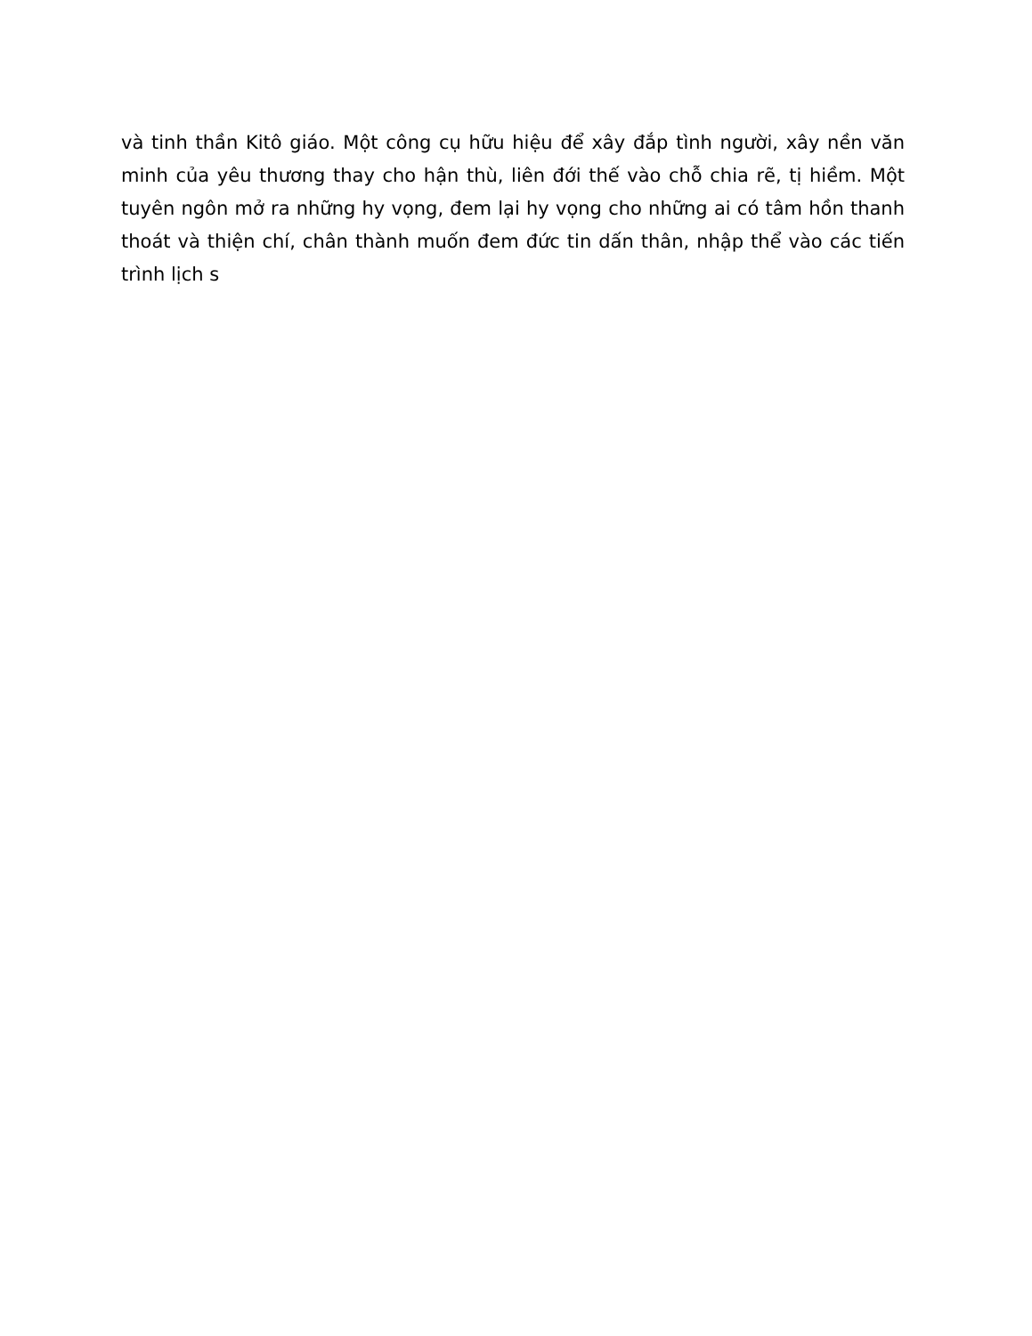và tinh thần Kitô giáo. Một công cụ hữu hiệu để xây đắp tình người, xây nền văn minh của yêu thương thay cho hận thù, liên đới thế vào chỗ chia rẽ, tị hiềm. Một tuyên ngôn mở ra những hy vọng, đem lại hy vọng cho những ai có tâm hồn thanh thoát và thiện chí, chân thành muốn đem đức tin dấn thân, nhập thể vào các tiến trình lịch s